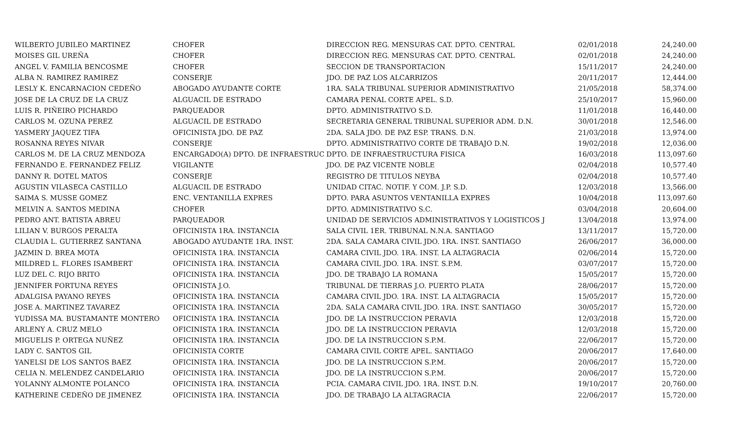| WILBERTO JUBILEO MARTINEZ | CHOFER | DIRECCION REG. MENSURAS CAT. DPTO. CENTRAL | 02/01/2018 | 24,240.00 |
| MOISES GIL UREÑA | CHOFER | DIRECCION REG. MENSURAS CAT. DPTO. CENTRAL | 02/01/2018 | 24,240.00 |
| ANGEL V. FAMILIA BENCOSME | CHOFER | SECCION DE TRANSPORTACION | 15/11/2017 | 24,240.00 |
| ALBA N. RAMIREZ RAMIREZ | CONSERJE | JDO. DE PAZ LOS ALCARRIZOS | 20/11/2017 | 12,444.00 |
| LESLY K. ENCARNACION CEDEÑO | ABOGADO AYUDANTE CORTE | 1RA. SALA TRIBUNAL SUPERIOR ADMINISTRATIVO | 21/05/2018 | 58,374.00 |
| JOSE DE LA CRUZ DE LA CRUZ | ALGUACIL DE ESTRADO | CAMARA PENAL CORTE APEL. S.D. | 25/10/2017 | 15,960.00 |
| LUIS R. PIÑEIRO PICHARDO | PARQUEADOR | DPTO. ADMINISTRATIVO S.D. | 11/01/2018 | 16,440.00 |
| CARLOS M. OZUNA PEREZ | ALGUACIL DE ESTRADO | SECRETARIA GENERAL TRIBUNAL SUPERIOR ADM. D.N. | 30/01/2018 | 12,546.00 |
| YASMERY JAQUEZ TIFA | OFICINISTA JDO. DE PAZ | 2DA. SALA JDO. DE PAZ ESP. TRANS. D.N. | 21/03/2018 | 13,974.00 |
| ROSANNA REYES NIVAR | CONSERJE | DPTO. ADMINISTRATIVO CORTE DE TRABAJO D.N. | 19/02/2018 | 12,036.00 |
| CARLOS M. DE LA CRUZ MENDOZA | ENCARGADO(A) DPTO. DE INFRAESTRUC | DPTO. DE INFRAESTRUCTURA FISICA | 16/03/2018 | 113,097.60 |
| FERNANDO E. FERNANDEZ FELIZ | VIGILANTE | JDO. DE PAZ VICENTE NOBLE | 02/04/2018 | 10,577.40 |
| DANNY R. DOTEL MATOS | CONSERJE | REGISTRO DE TITULOS NEYBA | 02/04/2018 | 10,577.40 |
| AGUSTIN VILASECA CASTILLO | ALGUACIL DE ESTRADO | UNIDAD CITAC. NOTIF. Y COM. J.P. S.D. | 12/03/2018 | 13,566.00 |
| SAIMA S. MUSSE GOMEZ | ENC. VENTANILLA EXPRES | DPTO. PARA ASUNTOS VENTANILLA EXPRES | 10/04/2018 | 113,097.60 |
| MELVIN A. SANTOS MEDINA | CHOFER | DPTO. ADMINISTRATIVO S.C. | 03/04/2018 | 20,604.00 |
| PEDRO ANT. BATISTA ABREU | PARQUEADOR | UNIDAD DE SERVICIOS ADMINISTRATIVOS Y LOGISTICOS J | 13/04/2018 | 13,974.00 |
| LILIAN V. BURGOS PERALTA | OFICINISTA 1RA. INSTANCIA | SALA CIVIL 1ER. TRIBUNAL N.N.A. SANTIAGO | 13/11/2017 | 15,720.00 |
| CLAUDIA L. GUTIERREZ SANTANA | ABOGADO AYUDANTE 1RA. INST. | 2DA. SALA CAMARA CIVIL JDO. 1RA. INST. SANTIAGO | 26/06/2017 | 36,000.00 |
| JAZMIN D. BREA MOTA | OFICINISTA 1RA. INSTANCIA | CAMARA CIVIL JDO. 1RA. INST. LA ALTAGRACIA | 02/06/2014 | 15,720.00 |
| MILDRED L. FLORES ISAMBERT | OFICINISTA 1RA. INSTANCIA | CAMARA CIVIL JDO. 1RA. INST. S.P.M. | 03/07/2017 | 15,720.00 |
| LUZ DEL C. RIJO BRITO | OFICINISTA 1RA. INSTANCIA | JDO. DE TRABAJO LA ROMANA | 15/05/2017 | 15,720.00 |
| JENNIFER FORTUNA REYES | OFICINISTA J.O. | TRIBUNAL DE TIERRAS J.O. PUERTO PLATA | 28/06/2017 | 15,720.00 |
| ADALGISA PAYANO REYES | OFICINISTA 1RA. INSTANCIA | CAMARA CIVIL JDO. 1RA. INST. LA ALTAGRACIA | 15/05/2017 | 15,720.00 |
| JOSE A. MARTINEZ TAVAREZ | OFICINISTA 1RA. INSTANCIA | 2DA. SALA CAMARA CIVIL JDO. 1RA. INST. SANTIAGO | 30/05/2017 | 15,720.00 |
| YUDISSA MA. BUSTAMANTE MONTERO | OFICINISTA 1RA. INSTANCIA | JDO. DE LA INSTRUCCION PERAVIA | 12/03/2018 | 15,720.00 |
| ARLENY A. CRUZ MELO | OFICINISTA 1RA. INSTANCIA | JDO. DE LA INSTRUCCION PERAVIA | 12/03/2018 | 15,720.00 |
| MIGUELIS P. ORTEGA NUÑEZ | OFICINISTA 1RA. INSTANCIA | JDO. DE LA INSTRUCCION S.P.M. | 22/06/2017 | 15,720.00 |
| LADY C. SANTOS GIL | OFICINISTA CORTE | CAMARA CIVIL CORTE APEL. SANTIAGO | 20/06/2017 | 17,640.00 |
| YANELSI DE LOS SANTOS BAEZ | OFICINISTA 1RA. INSTANCIA | JDO. DE LA INSTRUCCION S.P.M. | 20/06/2017 | 15,720.00 |
| CELIA N. MELENDEZ CANDELARIO | OFICINISTA 1RA. INSTANCIA | JDO. DE LA INSTRUCCION S.P.M. | 20/06/2017 | 15,720.00 |
| YOLANNY ALMONTE POLANCO | OFICINISTA 1RA. INSTANCIA | PCIA. CAMARA CIVIL JDO. 1RA. INST. D.N. | 19/10/2017 | 20,760.00 |
| KATHERINE CEDEÑO DE JIMENEZ | OFICINISTA 1RA. INSTANCIA | JDO. DE TRABAJO LA ALTAGRACIA | 22/06/2017 | 15,720.00 |